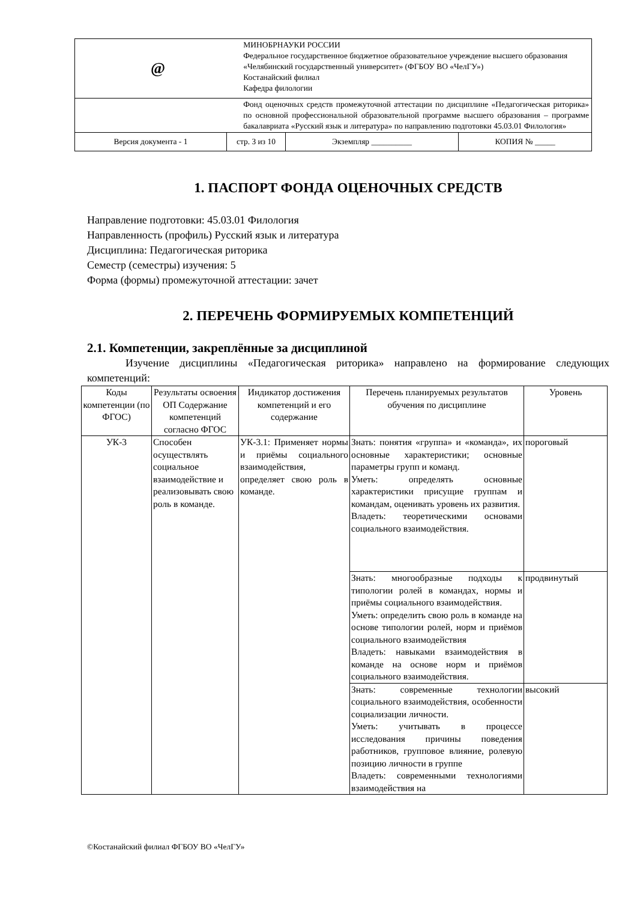| @ | | МИНОБРНАУКИ РОССИИ Федеральное государственное бюджетное образовательное учреждение высшего образования «Челябинский государственный университет» (ФГБОУ ВО «ЧелГУ») Костанайский филиал Кафедра филологии | | |
| | | Фонд оценочных средств промежуточной аттестации по дисциплине «Педагогическая риторика» по основной профессиональной образовательной программе высшего образования – программе бакалавриата «Русский язык и литература» по направлению подготовки 45.03.01 Филология» | | |
| Версия документа - 1 | стр. 3 из 10 | | Экземпляр __________ | КОПИЯ № _____ |
1. ПАСПОРТ ФОНДА ОЦЕНОЧНЫХ СРЕДСТВ
Направление подготовки: 45.03.01 Филология
Направленность (профиль) Русский язык и литература
Дисциплина: Педагогическая риторика
Семестр (семестры) изучения: 5
Форма (формы) промежуточной аттестации: зачет
2. ПЕРЕЧЕНЬ ФОРМИРУЕМЫХ КОМПЕТЕНЦИЙ
2.1. Компетенции, закреплённые за дисциплиной
Изучение дисциплины «Педагогическая риторика» направлено на формирование следующих компетенций:
| Коды компетенции (по ФГОС) | Результаты освоения ОП Содержание компетенций согласно ФГОС | Индикатор достижения компетенций и его содержание | Перечень планируемых результатов обучения по дисциплине | Уровень |
| --- | --- | --- | --- | --- |
| УК-3 | Способен осуществлять социальное взаимодействие и реализовывать свою роль в команде. | УК-3.1: Применяет нормы и приёмы социального взаимодействия, определяет свою роль в команде. | Знать: понятия «группа» и «команда», их основные характеристики; основные параметры групп и команд. Уметь: определять основные характеристики присущие группам и командам, оценивать уровень их развития. Владеть: теоретическими основами социального взаимодействия. | пороговый |
| | | | Знать: многообразные подходы к типологии ролей в командах, нормы и приёмы социального взаимодействия. Уметь: определить свою роль в команде на основе типологии ролей, норм и приёмов социального взаимодействия Владеть: навыками взаимодействия в команде на основе норм и приёмов социального взаимодействия. | продвинутый |
| | | | Знать: современные технологии социального взаимодействия, особенности социализации личности. Уметь: учитывать в процессе исследования причины поведения работников, групповое влияние, ролевую позицию личности в группе Владеть: современными технологиями взаимодействия на | высокий |
©Костанайский филиал ФГБОУ ВО «ЧелГУ»